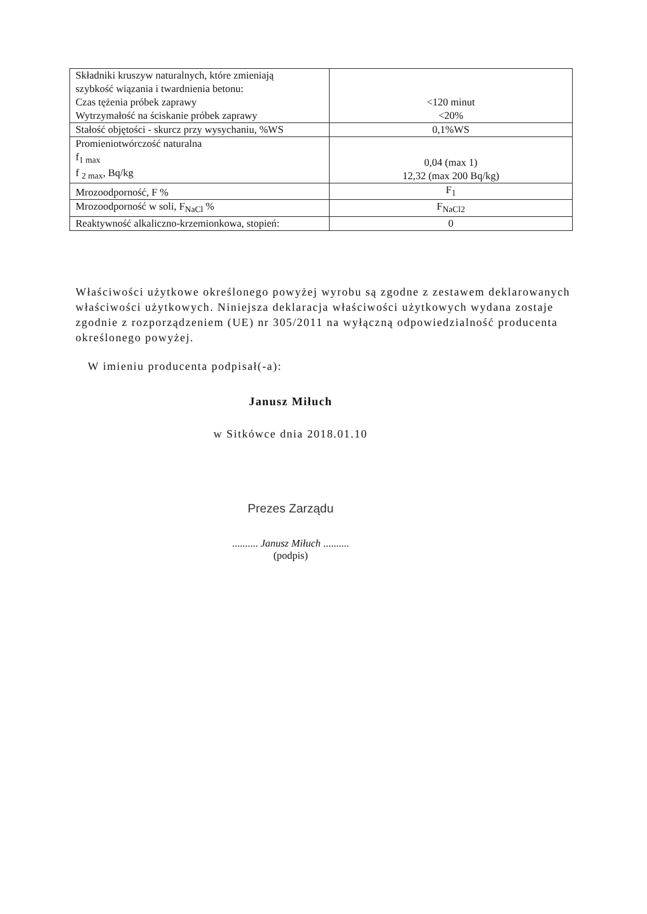| Składniki kruszyw naturalnych, które zmieniają szybkość wiązania i twardnienia betonu: Czas tężenia próbek zaprawy Wytrzymałość na ściskanie próbek zaprawy | <120 minut <20% |
| Stałość objętości - skurcz przy wysychaniu, %WS | 0,1%WS |
| Promieniotwórczość naturalna f<sub>1 max</sub> f <sub>2 max</sub>, Bq/kg | 0,04 (max 1) 12,32 (max 200 Bq/kg) |
| Mrozoodporność, F % | F<sub>1</sub> |
| Mrozoodporność w soli, F<sub>NaCl</sub> % | F<sub>NaCl2</sub> |
| Reaktywność alkaliczno-krzemionkowa, stopień: | 0 |
Właściwości użytkowe określonego powyżej wyrobu są zgodne z zestawem deklarowanych właściwości użytkowych. Niniejsza deklaracja właściwości użytkowych wydana zostaje zgodnie z rozporządzeniem (UE) nr 305/2011 na wyłączną odpowiedzialność producenta określonego powyżej.
W imieniu producenta podpisał(-a):
Janusz Miłuch
w Sitkówce dnia 2018.01.10
Prezes Zarządu
.......... Janusz Miłuch ..........
(podpis)